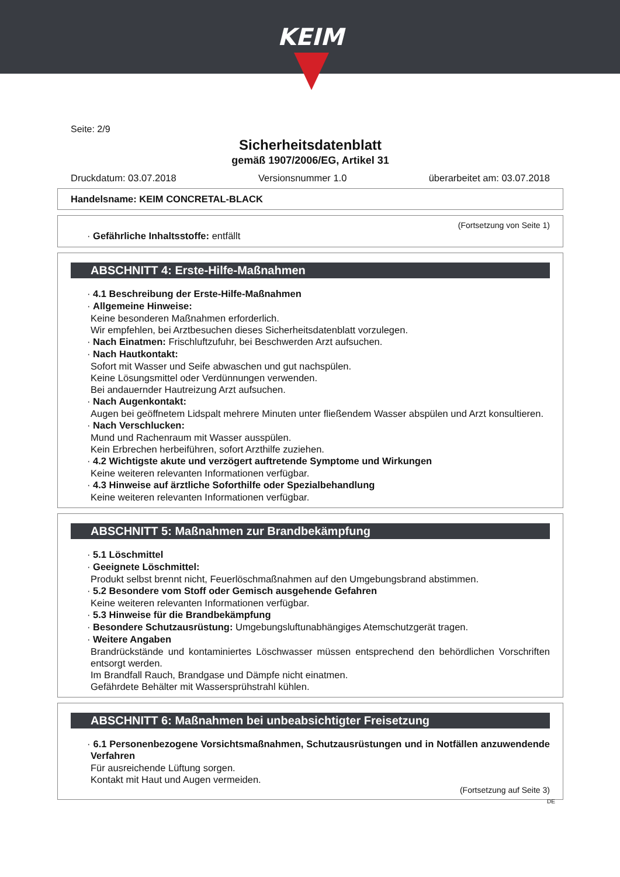KEIM
Seite: 2/9
Sicherheitsdatenblatt
gemäß 1907/2006/EG, Artikel 31
Druckdatum: 03.07.2018 Versionsnummer 1.0 überarbeitet am: 03.07.2018
Handelsname: KEIM CONCRETAL-BLACK
(Fortsetzung von Seite 1)
· Gefährliche Inhaltsstoffe: entfällt
ABSCHNITT 4: Erste-Hilfe-Maßnahmen
· 4.1 Beschreibung der Erste-Hilfe-Maßnahmen
· Allgemeine Hinweise:
Keine besonderen Maßnahmen erforderlich.
Wir empfehlen, bei Arztbesuchen dieses Sicherheitsdatenblatt vorzulegen.
· Nach Einatmen: Frischluftzufuhr, bei Beschwerden Arzt aufsuchen.
· Nach Hautkontakt:
Sofort mit Wasser und Seife abwaschen und gut nachspülen.
Keine Lösungsmittel oder Verdünnungen verwenden.
Bei andauernder Hautreizung Arzt aufsuchen.
· Nach Augenkontakt:
Augen bei geöffnetem Lidspalt mehrere Minuten unter fließendem Wasser abspülen und Arzt konsultieren.
· Nach Verschlucken:
Mund und Rachenraum mit Wasser ausspülen.
Kein Erbrechen herbeiführen, sofort Arzthilfe zuziehen.
· 4.2 Wichtigste akute und verzögert auftretende Symptome und Wirkungen
Keine weiteren relevanten Informationen verfügbar.
· 4.3 Hinweise auf ärztliche Soforthilfe oder Spezialbehandlung
Keine weiteren relevanten Informationen verfügbar.
ABSCHNITT 5: Maßnahmen zur Brandbekämpfung
· 5.1 Löschmittel
· Geeignete Löschmittel:
Produkt selbst brennt nicht, Feuerlöschmaßnahmen auf den Umgebungsbrand abstimmen.
· 5.2 Besondere vom Stoff oder Gemisch ausgehende Gefahren
Keine weiteren relevanten Informationen verfügbar.
· 5.3 Hinweise für die Brandbekämpfung
· Besondere Schutzausrüstung: Umgebungsluftunabhängiges Atemschutzgerät tragen.
· Weitere Angaben
Brandrückstände und kontaminiertes Löschwasser müssen entsprechend den behördlichen Vorschriften entsorgt werden.
Im Brandfall Rauch, Brandgase und Dämpfe nicht einatmen.
Gefährdete Behälter mit Wassersprühstrahl kühlen.
ABSCHNITT 6: Maßnahmen bei unbeabsichtigter Freisetzung
· 6.1 Personenbezogene Vorsichtsmaßnahmen, Schutzausrüstungen und in Notfällen anzuwendende Verfahren
Für ausreichende Lüftung sorgen.
Kontakt mit Haut und Augen vermeiden.
(Fortsetzung auf Seite 3)
DE